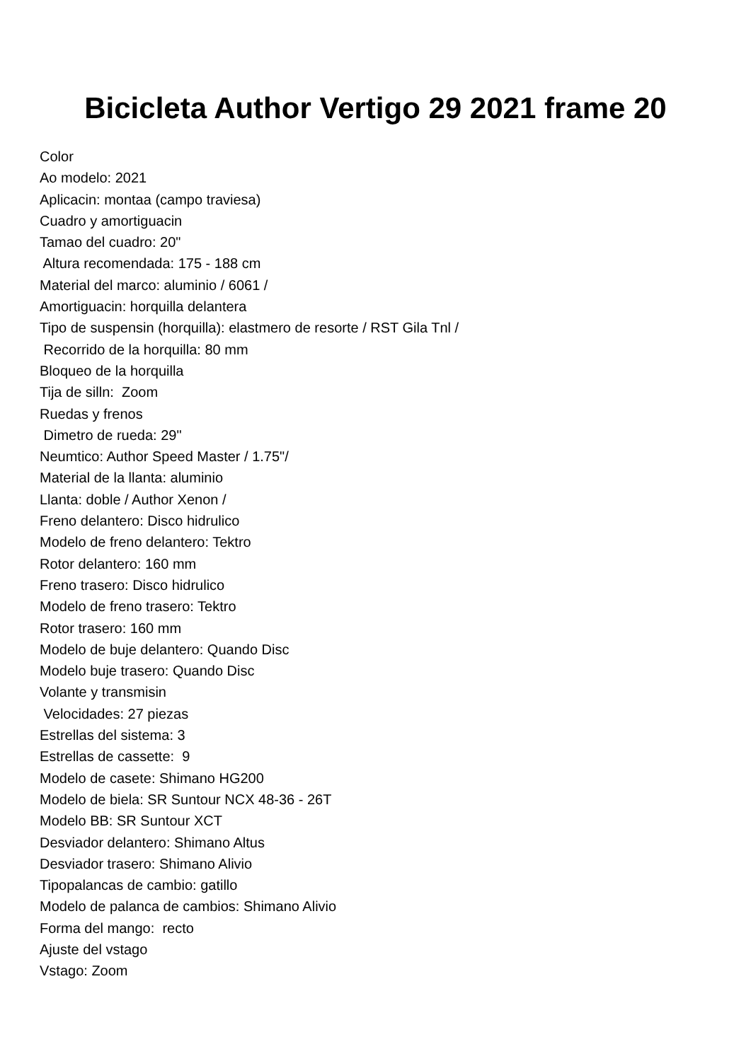Bicicleta Author Vertigo 29 2021 frame 20
Color Ao modelo: 2021 Aplicacin: montaa (campo traviesa) Cuadro y amortiguacin Tamao del cuadro: 20" Altura recomendada: 175 - 188 cm Material del marco: aluminio / 6061 / Amortiguacin: horquilla delantera Tipo de suspensin (horquilla): elastmero de resorte / RST Gila Tnl / Recorrido de la horquilla: 80 mm Bloqueo de la horquilla Tija de silln: Zoom Ruedas y frenos Dimetro de rueda: 29" Neumtico: Author Speed Master / 1.75"/ Material de la llanta: aluminio Llanta: doble / Author Xenon / Freno delantero: Disco hidrulico Modelo de freno delantero: Tektro Rotor delantero: 160 mm Freno trasero: Disco hidrulico Modelo de freno trasero: Tektro Rotor trasero: 160 mm Modelo de buje delantero: Quando Disc Modelo buje trasero: Quando Disc Volante y transmisin Velocidades: 27 piezas Estrellas del sistema: 3 Estrellas de cassette: 9 Modelo de casete: Shimano HG200 Modelo de biela: SR Suntour NCX 48-36 - 26T Modelo BB: SR Suntour XCT Desviador delantero: Shimano Altus Desviador trasero: Shimano Alivio Tipopalancas de cambio: gatillo Modelo de palanca de cambios: Shimano Alivio Forma del mango: recto Ajuste del vstago Vstago: Zoom